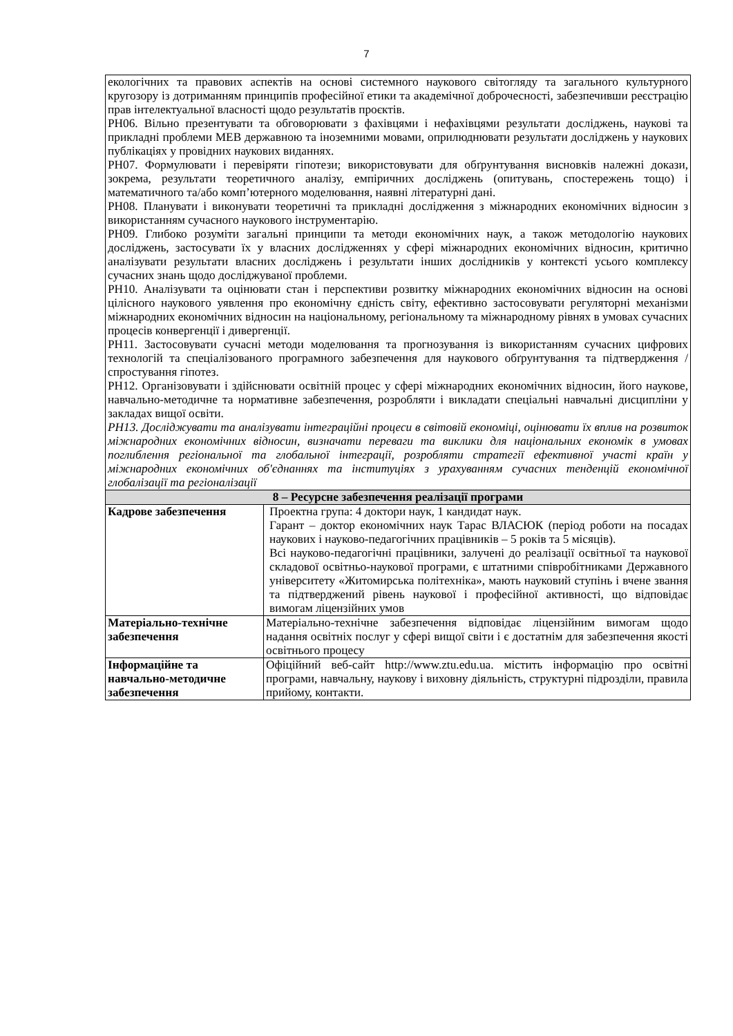7
| екологічних та правових аспектів на основі системного наукового світогляду та загального культурного кругозору із дотриманням принципів професійної етики та академічної доброчесності, забезпечивши реєстрацію прав інтелектуальної власності щодо результатів проєктів. РН06. Вільно презентувати та обговорювати з фахівцями і нефахівцями результати досліджень, наукові та прикладні проблеми МЕВ державною та іноземними мовами, оприлюднювати результати досліджень у наукових публікаціях у провідних наукових виданнях. РН07. Формулювати і перевіряти гіпотези; використовувати для обґрунтування висновків належні докази, зокрема, результати теоретичного аналізу, емпіричних досліджень (опитувань, спостережень тощо) і математичного та/або комп’ютерного моделювання, наявні літературні дані. РН08. Планувати і виконувати теоретичні та прикладні дослідження з міжнародних економічних відносин з використанням сучасного наукового інструментарію. РН09. Глибоко розуміти загальні принципи та методи економічних наук, а також методологію наукових досліджень, застосувати їх у власних дослідженнях у сфері міжнародних економічних відносин, критично аналізувати результати власних досліджень і результати інших дослідників у контексті усього комплексу сучасних знань щодо досліджуваної проблеми. РН10. Аналізувати та оцінювати стан і перспективи розвитку міжнародних економічних відносин на основі цілісного наукового уявлення про економічну єдність світу, ефективно застосовувати регуляторні механізми міжнародних економічних відносин на національному, регіональному та міжнародному рівнях в умовах сучасних процесів конвергенції і дивергенції. РН11. Застосовувати сучасні методи моделювання та прогнозування із використанням сучасних цифрових технологій та спеціалізованого програмного забезпечення для наукового обґрунтування та підтвердження / спростування гіпотез. РН12. Організовувати і здійснювати освітній процес у сфері міжнародних економічних відносин, його наукове, навчально-методичне та нормативне забезпечення, розробляти і викладати спеціальні навчальні дисципліни у закладах вищої освіти. РН13. Досліджувати та аналізувати інтеграційні процеси в світовій економіці, оцінювати їх вплив на розвиток міжнародних економічних відносин, визначати переваги та виклики для національних економік в умовах поглиблення регіональної та глобальної інтеграції, розробляти стратегії ефективної участі країн у міжнародних економічних об'єднаннях та інституціях з урахуванням сучасних тенденцій економічної глобалізації та регіоналізації | |
| 8 – Ресурсне забезпечення реалізації програми | |
| Кадрове забезпечення | Проектна група: 4 доктори наук, 1 кандидат наук. Гарант – доктор економічних наук Тарас ВЛАСЮК (період роботи на посадах наукових і науково-педагогічних працівників – 5 років та 5 місяців). Всі науково-педагогічні працівники, залучені до реалізації освітньої та наукової складової освітньо-наукової програми, є штатними співробітниками Державного університету «Житомирська політехніка», мають науковий ступінь і вчене звання та підтверджений рівень наукової і професійної активності, що відповідає вимогам ліцензійних умов |
| Матеріально-технічне забезпечення | Матеріально-технічне забезпечення відповідає ліцензійним вимогам щодо надання освітніх послуг у сфері вищої світи і є достатнім для забезпечення якості освітнього процесу |
| Інформаційне та навчально-методичне забезпечення | Офіційний веб-сайт http://www.ztu.edu.ua. містить інформацію про освітні програми, навчальну, наукову і виховну діяльність, структурні підрозділи, правила прийому, контакти. |